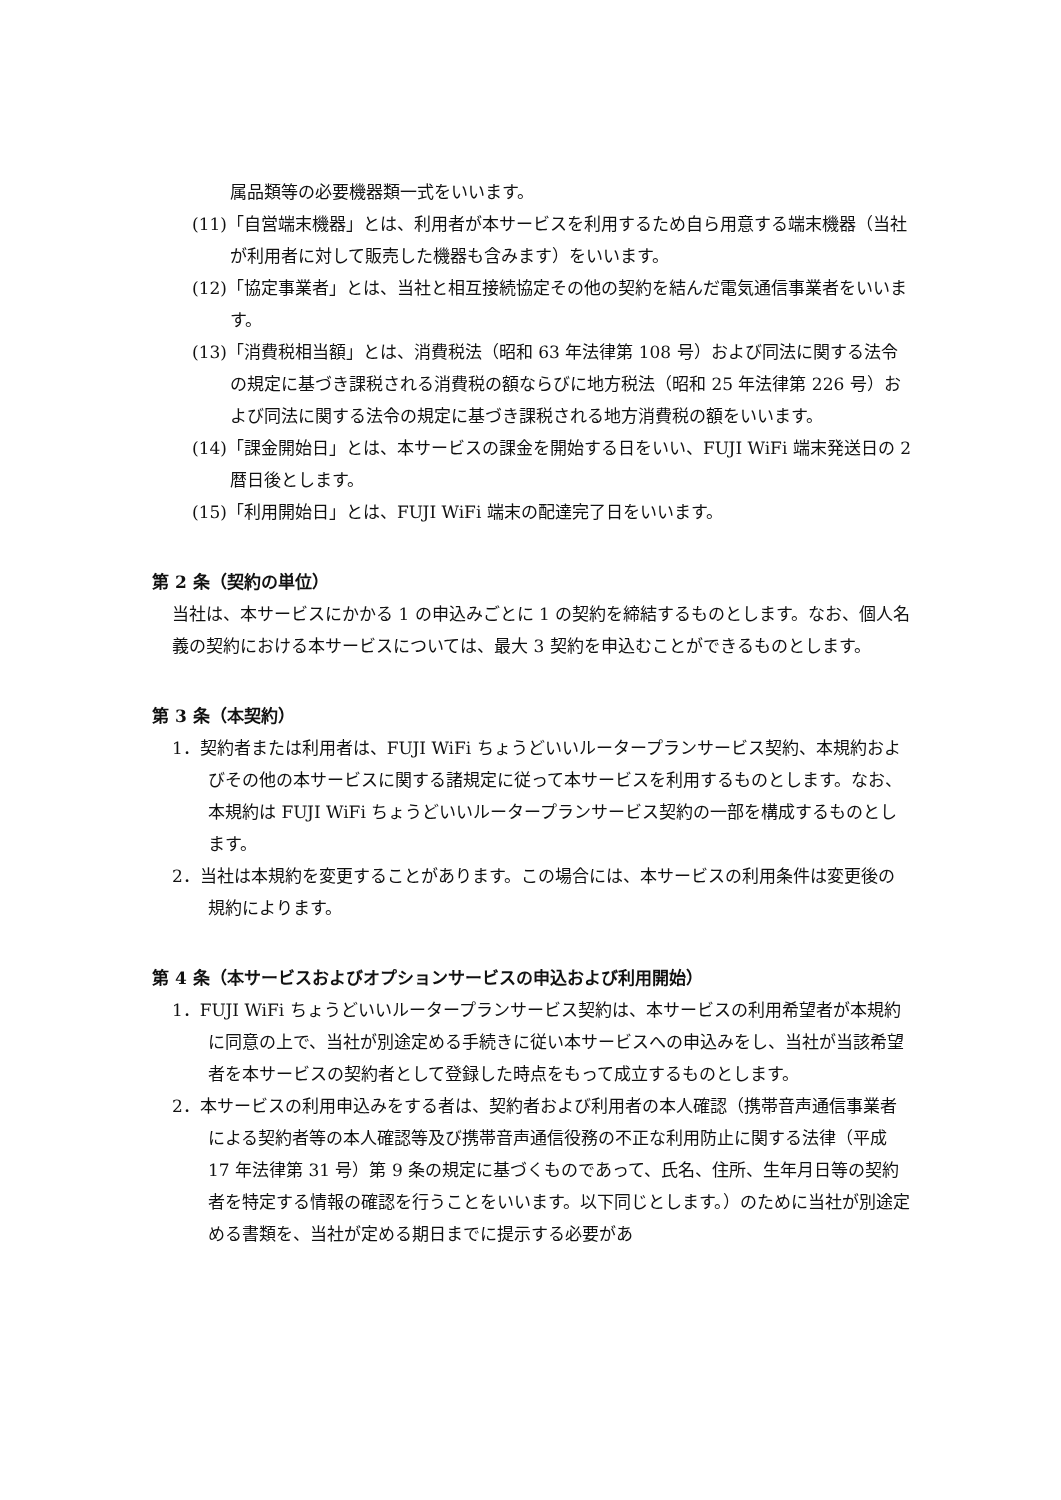属品類等の必要機器類一式をいいます。
(11)「自営端末機器」とは、利用者が本サービスを利用するため自ら用意する端末機器（当社が利用者に対して販売した機器も含みます）をいいます。
(12)「協定事業者」とは、当社と相互接続協定その他の契約を結んだ電気通信事業者をいいます。
(13)「消費税相当額」とは、消費税法（昭和 63 年法律第 108 号）および同法に関する法令の規定に基づき課税される消費税の額ならびに地方税法（昭和 25 年法律第 226 号）および同法に関する法令の規定に基づき課税される地方消費税の額をいいます。
(14)「課金開始日」とは、本サービスの課金を開始する日をいい、FUJI WiFi 端末発送日の 2 暦日後とします。
(15)「利用開始日」とは、FUJI WiFi 端末の配達完了日をいいます。
第 2 条（契約の単位）
当社は、本サービスにかかる 1 の申込みごとに 1 の契約を締結するものとします。なお、個人名義の契約における本サービスについては、最大 3 契約を申込むことができるものとします。
第 3 条（本契約）
1．契約者または利用者は、FUJI WiFi ちょうどいいルータープランサービス契約、本規約およびその他の本サービスに関する諸規定に従って本サービスを利用するものとします。なお、本規約は FUJI WiFi ちょうどいいルータープランサービス契約の一部を構成するものとします。
2．当社は本規約を変更することがあります。この場合には、本サービスの利用条件は変更後の規約によります。
第 4 条（本サービスおよびオプションサービスの申込および利用開始）
1．FUJI WiFi ちょうどいいルータープランサービス契約は、本サービスの利用希望者が本規約に同意の上で、当社が別途定める手続きに従い本サービスへの申込みをし、当社が当該希望者を本サービスの契約者として登録した時点をもって成立するものとします。
2．本サービスの利用申込みをする者は、契約者および利用者の本人確認（携帯音声通信事業者による契約者等の本人確認等及び携帯音声通信役務の不正な利用防止に関する法律（平成 17 年法律第 31 号）第 9 条の規定に基づくものであって、氏名、住所、生年月日等の契約者を特定する情報の確認を行うことをいいます。以下同じとします。）のために当社が別途定める書類を、当社が定める期日までに提示する必要があ